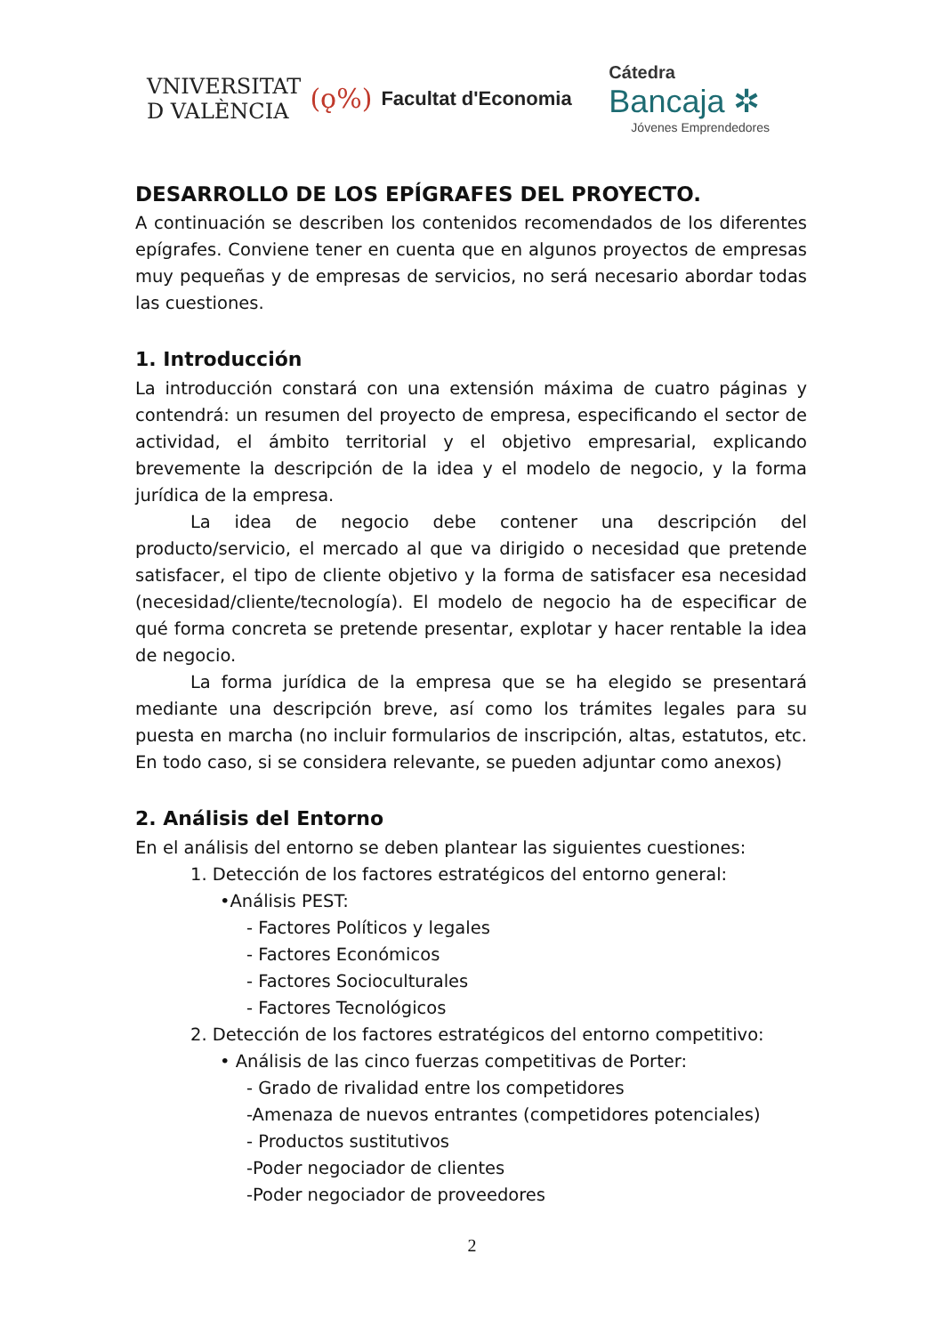VNIVERSITAT
D VALÈNCIA
(ǫ%)
Facultat d'Economia
Cátedra
Bancaja ✲
Jóvenes Emprendedores
DESARROLLO DE LOS EPÍGRAFES DEL PROYECTO.
A continuación se describen los contenidos recomendados de los diferentes epígrafes. Conviene tener en cuenta que en algunos proyectos de empresas muy pequeñas y de empresas de servicios, no será necesario abordar todas las cuestiones.
1. Introducción
La introducción constará con una extensión máxima de cuatro páginas y contendrá: un resumen del proyecto de empresa, especificando el sector de actividad, el ámbito territorial y el objetivo empresarial, explicando brevemente la descripción de la idea y el modelo de negocio, y la forma jurídica de la empresa.
La idea de negocio debe contener una descripción del producto/servicio, el mercado al que va dirigido o necesidad que pretende satisfacer, el tipo de cliente objetivo y la forma de satisfacer esa necesidad (necesidad/cliente/tecnología). El modelo de negocio ha de especificar de qué forma concreta se pretende presentar, explotar y hacer rentable la idea de negocio.
La forma jurídica de la empresa que se ha elegido se presentará mediante una descripción breve, así como los trámites legales para su puesta en marcha (no incluir formularios de inscripción, altas, estatutos, etc. En todo caso, si se considera relevante, se pueden adjuntar como anexos)
2. Análisis del Entorno
En el análisis del entorno se deben plantear las siguientes cuestiones:
1. Detección de los factores estratégicos del entorno general:
•Análisis PEST:
- Factores Políticos y legales
- Factores Económicos
- Factores Socioculturales
- Factores Tecnológicos
2. Detección de los factores estratégicos del entorno competitivo:
• Análisis de las cinco fuerzas competitivas de Porter:
- Grado de rivalidad entre los competidores
-Amenaza de nuevos entrantes (competidores potenciales)
- Productos sustitutivos
-Poder negociador de clientes
-Poder negociador de proveedores
2